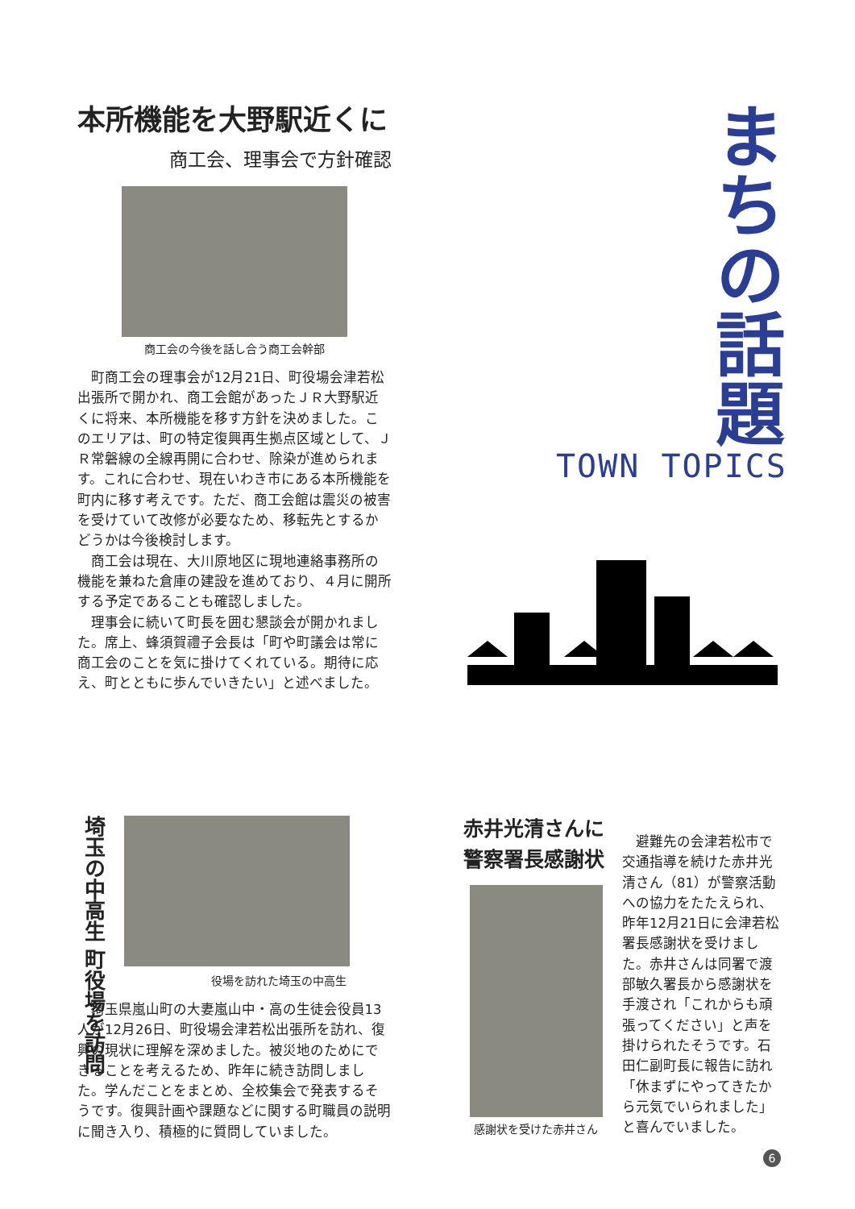本所機能を大野駅近くに
商工会、理事会で方針確認
商工会の今後を話し合う商工会幹部
町商工会の理事会が12月21日、町役場会津若松出張所で開かれ、商工会館があったＪＲ大野駅近くに将来、本所機能を移す方針を決めました。このエリアは、町の特定復興再生拠点区域として、ＪＲ常磐線の全線再開に合わせ、除染が進められます。これに合わせ、現在いわき市にある本所機能を町内に移す考えです。ただ、商工会館は震災の被害を受けていて改修が必要なため、移転先とするかどうかは今後検討します。
商工会は現在、大川原地区に現地連絡事務所の機能を兼ねた倉庫の建設を進めており、４月に開所する予定であることも確認しました。
理事会に続いて町長を囲む懇談会が開かれました。席上、蜂須賀禮子会長は「町や町議会は常に商工会のことを気に掛けてくれている。期待に応え、町とともに歩んでいきたい」と述べました。
まちの話題
TOWN TOPICS
埼玉の中高生 町役場を訪問
役場を訪れた埼玉の中高生
埼玉県嵐山町の大妻嵐山中・高の生徒会役員13人が12月26日、町役場会津若松出張所を訪れ、復興の現状に理解を深めました。被災地のためにできることを考えるため、昨年に続き訪問しました。学んだことをまとめ、全校集会で発表するそうです。復興計画や課題などに関する町職員の説明に聞き入り、積極的に質問していました。
赤井光清さんに
警察署長感謝状
感謝状を受けた赤井さん
避難先の会津若松市で交通指導を続けた赤井光清さん（81）が警察活動への協力をたたえられ、昨年12月21日に会津若松署長感謝状を受けました。赤井さんは同署で渡部敏久署長から感謝状を手渡され「これからも頑張ってください」と声を掛けられたそうです。石田仁副町長に報告に訪れ「休まずにやってきたから元気でいられました」と喜んでいました。
6